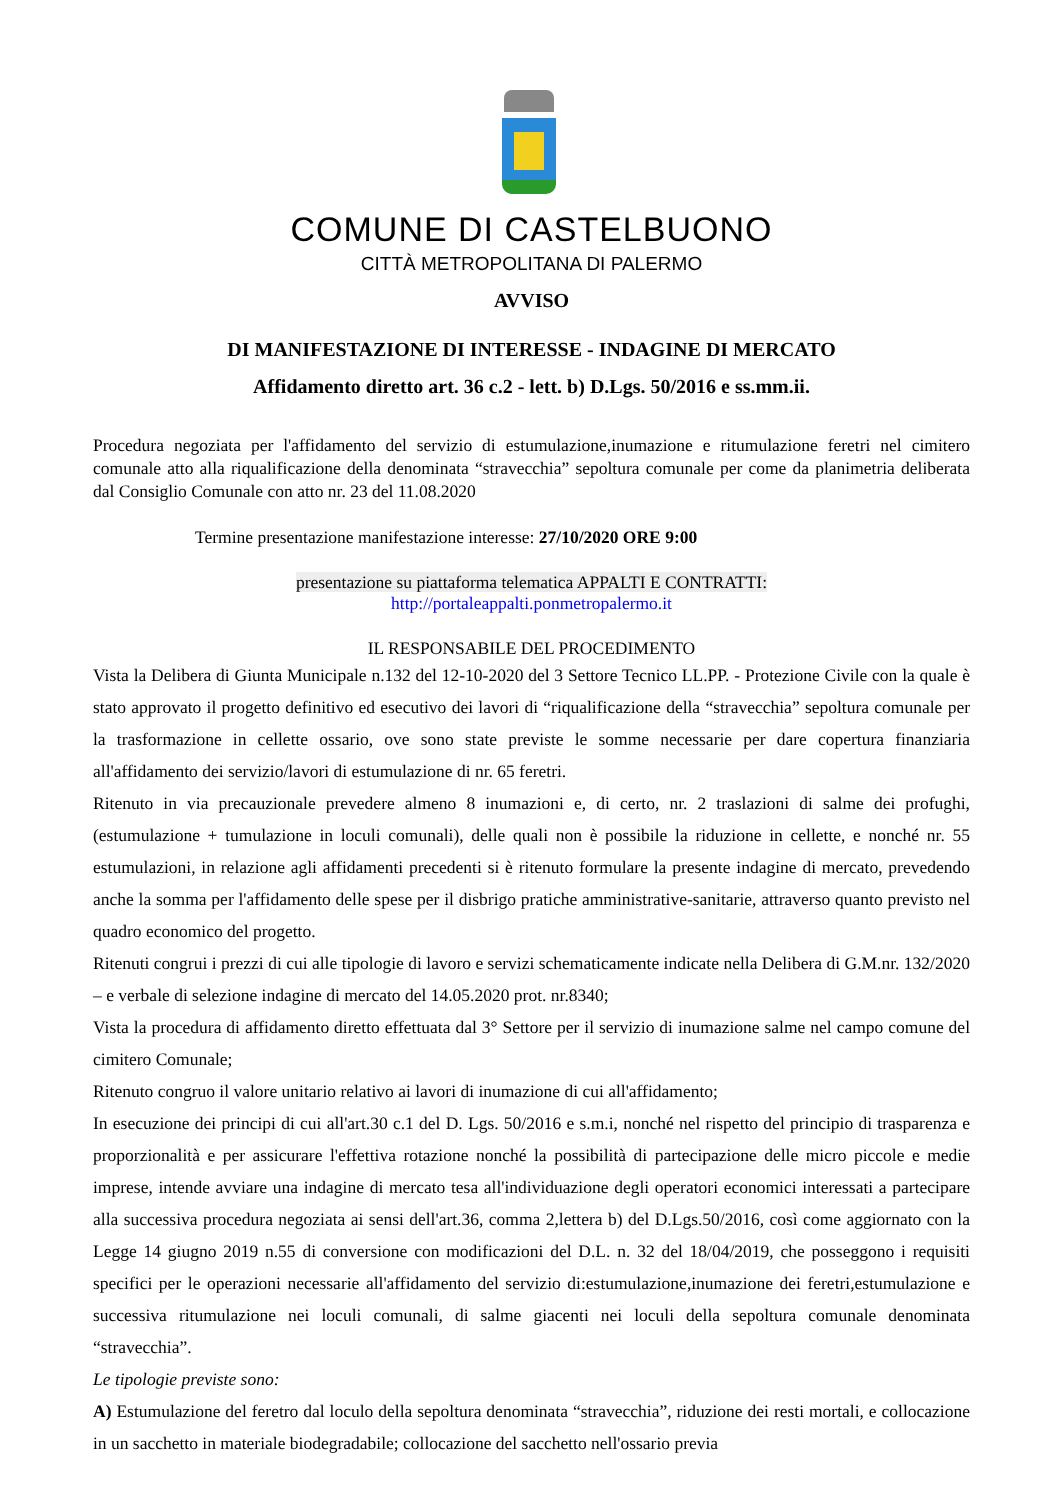COMUNE DI CASTELBUONO
CITTÀ METROPOLITANA DI PALERMO
AVVISO
DI MANIFESTAZIONE DI INTERESSE - INDAGINE DI MERCATO
Affidamento diretto art. 36 c.2 - lett. b) D.Lgs. 50/2016 e ss.mm.ii.
Procedura negoziata per l'affidamento del servizio di estumulazione,inumazione e ritumulazione feretri nel cimitero comunale atto alla riqualificazione della denominata “stravecchia” sepoltura comunale per come da planimetria deliberata dal Consiglio Comunale con atto nr. 23 del 11.08.2020
Termine presentazione manifestazione interesse: 27/10/2020 ORE 9:00
presentazione su piattaforma telematica APPALTI E CONTRATTI:
http://portaleappalti.ponmetropalermo.it
IL RESPONSABILE DEL PROCEDIMENTO
Vista la Delibera di Giunta Municipale n.132 del 12-10-2020 del 3 Settore Tecnico LL.PP. - Protezione Civile con la quale è stato approvato il progetto definitivo ed esecutivo dei lavori di “riqualificazione della “stravecchia” sepoltura comunale per la trasformazione in cellette ossario, ove sono state previste le somme necessarie per dare copertura finanziaria all'affidamento dei servizio/lavori di estumulazione di nr. 65 feretri.
Ritenuto in via precauzionale prevedere almeno 8 inumazioni e, di certo, nr. 2 traslazioni di salme dei profughi, (estumulazione + tumulazione in loculi comunali), delle quali non è possibile la riduzione in cellette, e nonché nr. 55 estumulazioni, in relazione agli affidamenti precedenti si è ritenuto formulare la presente indagine di mercato, prevedendo anche la somma per l'affidamento delle spese per il disbrigo pratiche amministrative-sanitarie, attraverso quanto previsto nel quadro economico del progetto.
Ritenuti congrui i prezzi di cui alle tipologie di lavoro e servizi schematicamente indicate nella Delibera di G.M.nr. 132/2020 – e verbale di selezione indagine di mercato del 14.05.2020 prot. nr.8340;
Vista la procedura di affidamento diretto effettuata dal 3° Settore per il servizio di inumazione salme nel campo comune del cimitero Comunale;
Ritenuto congruo il valore unitario relativo ai lavori di inumazione di cui all'affidamento;
In esecuzione dei principi di cui all'art.30 c.1 del D. Lgs. 50/2016 e s.m.i, nonché nel rispetto del principio di trasparenza e proporzionalità e per assicurare l'effettiva rotazione nonché la possibilità di partecipazione delle micro piccole e medie imprese, intende avviare una indagine di mercato tesa all'individuazione degli operatori economici interessati a partecipare alla successiva procedura negoziata ai sensi dell'art.36, comma 2,lettera b) del D.Lgs.50/2016, così come aggiornato con la Legge 14 giugno 2019 n.55 di conversione con modificazioni del D.L. n. 32 del 18/04/2019, che posseggono i requisiti specifici per le operazioni necessarie all'affidamento del servizio di:estumulazione,inumazione dei feretri,estumulazione e successiva ritumulazione nei loculi comunali, di salme giacenti nei loculi della sepoltura comunale denominata “stravecchia”.
Le tipologie previste sono:
A) Estumulazione del feretro dal loculo della sepoltura denominata “stravecchia”, riduzione dei resti mortali, e collocazione in un sacchetto in materiale biodegradabile; collocazione del sacchetto nell'ossario previa